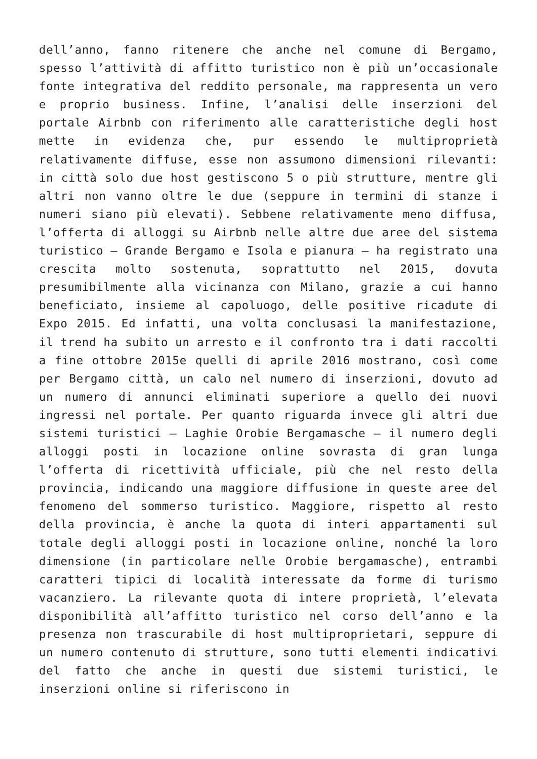dell’anno, fanno ritenere che anche nel comune di Bergamo, spesso l’attività di affitto turistico non è più un’occasionale fonte integrativa del reddito personale, ma rappresenta un vero e proprio business. Infine, l’analisi delle inserzioni del portale Airbnb con riferimento alle caratteristiche degli host mette in evidenza che, pur essendo le multiproprietà relativamente diffuse, esse non assumono dimensioni rilevanti: in città solo due host gestiscono 5 o più strutture, mentre gli altri non vanno oltre le due (seppure in termini di stanze i numeri siano più elevati). Sebbene relativamente meno diffusa, l’offerta di alloggi su Airbnb nelle altre due aree del sistema turistico – Grande Bergamo e Isola e pianura – ha registrato una crescita molto sostenuta, soprattutto nel 2015, dovuta presumibilmente alla vicinanza con Milano, grazie a cui hanno beneficiato, insieme al capoluogo, delle positive ricadute di Expo 2015. Ed infatti, una volta conclusasi la manifestazione, il trend ha subito un arresto e il confronto tra i dati raccolti a fine ottobre 2015e quelli di aprile 2016 mostrano, così come per Bergamo città, un calo nel numero di inserzioni, dovuto ad un numero di annunci eliminati superiore a quello dei nuovi ingressi nel portale. Per quanto riguarda invece gli altri due sistemi turistici – Laghie Orobie Bergamasche – il numero degli alloggi posti in locazione online sovrasta di gran lunga l’offerta di ricettività ufficiale, più che nel resto della provincia, indicando una maggiore diffusione in queste aree del fenomeno del sommerso turistico. Maggiore, rispetto al resto della provincia, è anche la quota di interi appartamenti sul totale degli alloggi posti in locazione online, nonché la loro dimensione (in particolare nelle Orobie bergamasche), entrambi caratteri tipici di località interessate da forme di turismo vacanziero. La rilevante quota di intere proprietà, l’elevata disponibilità all’affitto turistico nel corso dell’anno e la presenza non trascurabile di host multiproprietari, seppure di un numero contenuto di strutture, sono tutti elementi indicativi del fatto che anche in questi due sistemi turistici, le inserzioni online si riferiscono in